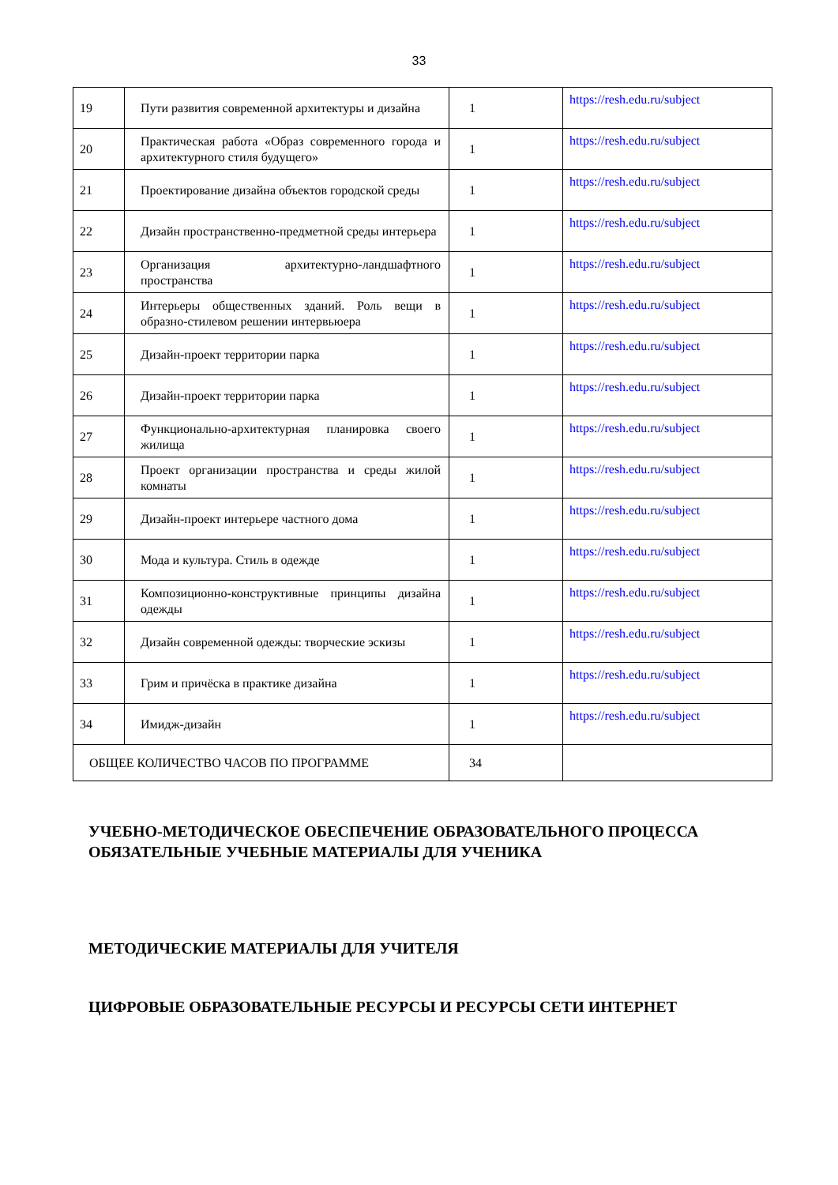33
| 19 | Пути развития современной архитектуры и дизайна | 1 | https://resh.edu.ru/subject |
| 20 | Практическая работа «Образ современного города и архитектурного стиля будущего» | 1 | https://resh.edu.ru/subject |
| 21 | Проектирование дизайна объектов городской среды | 1 | https://resh.edu.ru/subject |
| 22 | Дизайн пространственно-предметной среды интерьера | 1 | https://resh.edu.ru/subject |
| 23 | Организация архитектурно-ландшафтного пространства | 1 | https://resh.edu.ru/subject |
| 24 | Интерьеры общественных зданий. Роль вещи в образно-стилевом решении интервьюера | 1 | https://resh.edu.ru/subject |
| 25 | Дизайн-проект территории парка | 1 | https://resh.edu.ru/subject |
| 26 | Дизайн-проект территории парка | 1 | https://resh.edu.ru/subject |
| 27 | Функционально-архитектурная планировка своего жилища | 1 | https://resh.edu.ru/subject |
| 28 | Проект организации пространства и среды жилой комнаты | 1 | https://resh.edu.ru/subject |
| 29 | Дизайн-проект интерьере частного дома | 1 | https://resh.edu.ru/subject |
| 30 | Мода и культура. Стиль в одежде | 1 | https://resh.edu.ru/subject |
| 31 | Композиционно-конструктивные принципы дизайна одежды | 1 | https://resh.edu.ru/subject |
| 32 | Дизайн современной одежды: творческие эскизы | 1 | https://resh.edu.ru/subject |
| 33 | Грим и причёска в практике дизайна | 1 | https://resh.edu.ru/subject |
| 34 | Имидж-дизайн | 1 | https://resh.edu.ru/subject |
| ОБЩЕЕ КОЛИЧЕСТВО ЧАСОВ ПО ПРОГРАММЕ | | 34 | |
УЧЕБНО-МЕТОДИЧЕСКОЕ ОБЕСПЕЧЕНИЕ ОБРАЗОВАТЕЛЬНОГО ПРОЦЕССА
ОБЯЗАТЕЛЬНЫЕ УЧЕБНЫЕ МАТЕРИАЛЫ ДЛЯ УЧЕНИКА
МЕТОДИЧЕСКИЕ МАТЕРИАЛЫ ДЛЯ УЧИТЕЛЯ
ЦИФРОВЫЕ ОБРАЗОВАТЕЛЬНЫЕ РЕСУРСЫ И РЕСУРСЫ СЕТИ ИНТЕРНЕТ